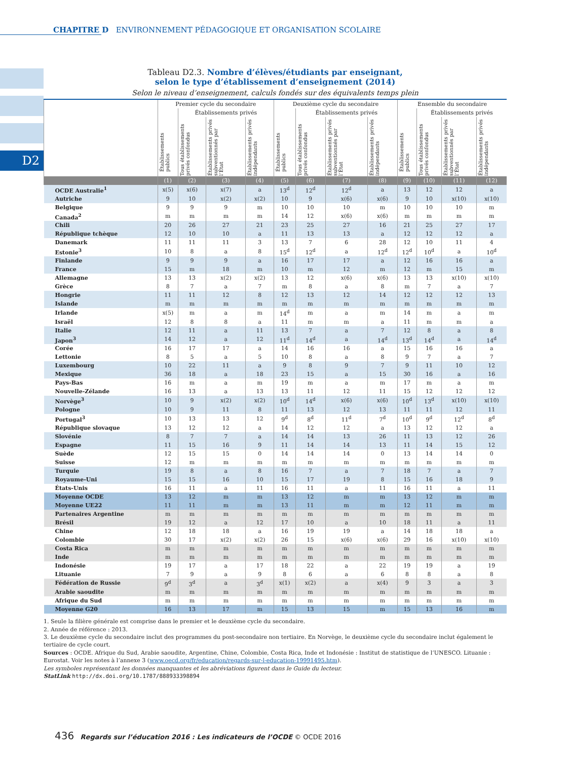CHAPITRE D ENVIRONNEMENT PÉDAGOGIQUE ET ORGANISATION SCOLAIRE
D2
Tableau D2.3. Nombre d’élèves/étudiants par enseignant,
selon le type d’établissement d’enseignement (2014)
Selon le niveau d’enseignement, calculs fondés sur des équivalents temps plein
| | Premier cycle du secondaire | | | | Deuxième cycle du secondaire | | | | Ensemble du secondaire | | | |
| --- | --- | --- | --- | --- | --- | --- | --- | --- | --- | --- | --- | --- |
| | Établissements publics | Établissements privés | | | Établissements publics | Établissements privés | | | Établissements publics | Établissements privés | | |
| | | Tous établissements privés confondus | Établissements privés subventionnés par l’État | Établissements privés indépendants | | Tous établissements privés confondus | Établissements privés subventionnés par l’État | Établissements privés indépendants | | Tous établissements privés confondus | Établissements privés subventionnés par l’État | Établissements privés indépendants |
| | (1) | (2) | (3) | (4) | (5) | (6) | (7) | (8) | (9) | (10) | (11) | (12) |
| OCDE Australie<sup>1</sup> | x(5) | x(6) | x(7) | a | 13<sup>d</sup> | 12<sup>d</sup> | 12<sup>d</sup> | a | 13 | 12 | 12 | a |
| Autriche | 9 | 10 | x(2) | x(2) | 10 | 9 | x(6) | x(6) | 9 | 10 | x(10) | x(10) |
| Belgique | 9 | 9 | 9 | m | 10 | 10 | 10 | m | 10 | 10 | 10 | m |
| Canada<sup>2</sup> | m | m | m | m | 14 | 12 | x(6) | x(6) | m | m | m | m |
| Chili | 20 | 26 | 27 | 21 | 23 | 25 | 27 | 16 | 21 | 25 | 27 | 17 |
| République tchèque | 12 | 10 | 10 | a | 11 | 13 | 13 | a | 12 | 12 | 12 | a |
| Danemark | 11 | 11 | 11 | 3 | 13 | 7 | 6 | 28 | 12 | 10 | 11 | 4 |
| Estonie<sup>3</sup> | 10 | 8 | a | 8 | 15<sup>d</sup> | 12<sup>d</sup> | a | 12<sup>d</sup> | 12<sup>d</sup> | 10<sup>d</sup> | a | 10<sup>d</sup> |
| Finlande | 9 | 9 | 9 | a | 16 | 17 | 17 | a | 12 | 16 | 16 | a |
| France | 15 | m | 18 | m | 10 | m | 12 | m | 12 | m | 15 | m |
| Allemagne | 13 | 13 | x(2) | x(2) | 13 | 12 | x(6) | x(6) | 13 | 13 | x(10) | x(10) |
| Grèce | 8 | 7 | a | 7 | m | 8 | a | 8 | m | 7 | a | 7 |
| Hongrie | 11 | 11 | 12 | 8 | 12 | 13 | 12 | 14 | 12 | 12 | 12 | 13 |
| Islande | m | m | m | m | m | m | m | m | m | m | m | m |
| Irlande | x(5) | m | a | m | 14<sup>d</sup> | m | a | m | 14 | m | a | m |
| Israël | 12 | 8 | 8 | a | 11 | m | m | a | 11 | m | m | a |
| Italie | 12 | 11 | a | 11 | 13 | 7 | a | 7 | 12 | 8 | a | 8 |
| Japon<sup>3</sup> | 14 | 12 | a | 12 | 11<sup>d</sup> | 14<sup>d</sup> | a | 14<sup>d</sup> | 13<sup>d</sup> | 14<sup>d</sup> | a | 14<sup>d</sup> |
| Corée | 16 | 17 | 17 | a | 14 | 16 | 16 | a | 15 | 16 | 16 | a |
| Lettonie | 8 | 5 | a | 5 | 10 | 8 | a | 8 | 9 | 7 | a | 7 |
| Luxembourg | 10 | 22 | 11 | a | 9 | 8 | 9 | 7 | 9 | 11 | 10 | 12 |
| Mexique | 36 | 18 | a | 18 | 23 | 15 | a | 15 | 30 | 16 | a | 16 |
| Pays-Bas | 16 | m | a | m | 19 | m | a | m | 17 | m | a | m |
| Nouvelle-Zélande | 16 | 13 | a | 13 | 13 | 11 | 12 | 11 | 15 | 12 | 12 | 12 |
| Norvège<sup>3</sup> | 10 | 9 | x(2) | x(2) | 10<sup>d</sup> | 14<sup>d</sup> | x(6) | x(6) | 10<sup>d</sup> | 13<sup>d</sup> | x(10) | x(10) |
| Pologne | 10 | 9 | 11 | 8 | 11 | 13 | 12 | 13 | 11 | 11 | 12 | 11 |
| Portugal<sup>3</sup> | 10 | 13 | 13 | 12 | 9<sup>d</sup> | 8<sup>d</sup> | 11<sup>d</sup> | 7<sup>d</sup> | 10<sup>d</sup> | 9<sup>d</sup> | 12<sup>d</sup> | 8<sup>d</sup> |
| République slovaque | 13 | 12 | 12 | a | 14 | 12 | 12 | a | 13 | 12 | 12 | a |
| Slovénie | 8 | 7 | 7 | a | 14 | 14 | 13 | 26 | 11 | 13 | 12 | 26 |
| Espagne | 11 | 15 | 16 | 9 | 11 | 14 | 14 | 13 | 11 | 14 | 15 | 12 |
| Suède | 12 | 15 | 15 | 0 | 14 | 14 | 14 | 0 | 13 | 14 | 14 | 0 |
| Suisse | 12 | m | m | m | m | m | m | m | m | m | m | m |
| Turquie | 19 | 8 | a | 8 | 16 | 7 | a | 7 | 18 | 7 | a | 7 |
| Royaume-Uni | 15 | 15 | 16 | 10 | 15 | 17 | 19 | 8 | 15 | 16 | 18 | 9 |
| États-Unis | 16 | 11 | a | 11 | 16 | 11 | a | 11 | 16 | 11 | a | 11 |
| Moyenne OCDE | 13 | 12 | m | m | 13 | 12 | m | m | 13 | 12 | m | m |
| Moyenne UE22 | 11 | 11 | m | m | 13 | 11 | m | m | 12 | 11 | m | m |
| Partenaires Argentine | m | m | m | m | m | m | m | m | m | m | m | m |
| Brésil | 19 | 12 | a | 12 | 17 | 10 | a | 10 | 18 | 11 | a | 11 |
| Chine | 12 | 18 | 18 | a | 16 | 19 | 19 | a | 14 | 18 | 18 | a |
| Colombie | 30 | 17 | x(2) | x(2) | 26 | 15 | x(6) | x(6) | 29 | 16 | x(10) | x(10) |
| Costa Rica | m | m | m | m | m | m | m | m | m | m | m | m |
| Inde | m | m | m | m | m | m | m | m | m | m | m | m |
| Indonésie | 19 | 17 | a | 17 | 18 | 22 | a | 22 | 19 | 19 | a | 19 |
| Lituanie | 7 | 9 | a | 9 | 8 | 6 | a | 6 | 8 | 8 | a | 8 |
| Fédération de Russie | 9<sup>d</sup> | 3<sup>d</sup> | a | 3<sup>d</sup> | x(1) | x(2) | a | x(4) | 9 | 3 | a | 3 |
| Arabie saoudite | m | m | m | m | m | m | m | m | m | m | m | m |
| Afrique du Sud | m | m | m | m | m | m | m | m | m | m | m | m |
| Moyenne G20 | 16 | 13 | 17 | m | 15 | 13 | 15 | m | 15 | 13 | 16 | m |
1. Seule la filière générale est comprise dans le premier et le deuxième cycle du secondaire.
2. Année de référence : 2013.
3. Le deuxième cycle du secondaire inclut des programmes du post-secondaire non tertiaire. En Norvège, le deuxième cycle du secondaire inclut également le tertiaire de cycle court.
Sources : OCDE. Afrique du Sud, Arabie saoudite, Argentine, Chine, Colombie, Costa Rica, Inde et Indonésie : Institut de statistique de l’UNESCO. Lituanie : Eurostat. Voir les notes à l’annexe 3 (www.oecd.org/fr/education/regards-sur-l-education-19991495.htm).
Les symboles représentant les données manquantes et les abréviations figurent dans le Guide du lecteur.
StatLink http://dx.doi.org/10.1787/888933398894
436 Regards sur l’éducation 2016 : Les indicateurs de l’OCDE © OCDE 2016